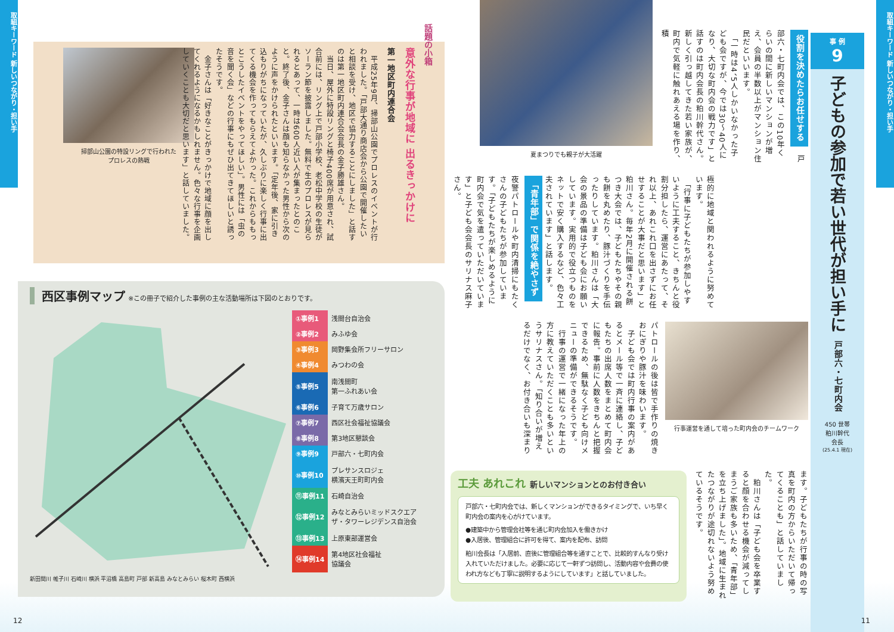取組キーワード 新しいつながり・担い手
事 例
9
子どもの参加で若い世代が担い手に
戸部六・七町内会
450 世帯
粕川幹代
会長
(25.4.1 現在)
役割を決めたらお任せする　戸部六・七町内会では、この10年くらいの間に新しいマンションが増え、会員の半数以上がマンション住民だといいます。
　「一時は4、5人しかいなかった子ども会ですが、今では30～40人になり、大切な町内会の戦力です」と話すのは町内会長の粕川幹代さん。新しく引っ越してきた若い家族が、町内で気軽に触れあえる場を作り、積
夏まつりでも親子が大活躍
極的に地域と関われるように努めています。
　「行事に子どもたちが参加しやすいように工夫すること、きちんと役割分担したら、運営にあたって、それ以上、あれこれ口を出さずにお任せすることが大事だと思います」と粕川さん。毎年2月に開催される餅つき大会では、子どもたちやその親も餅を丸めたり、豚汁づくりを手伝ったりしています。粕川さんは「大会の景品の準備は子ども会にお願いしています。実用的で役立つものをネットで安く購入するなど、色々工夫されています」と話します。 「青年部」で関係を絶やさず　夜警パトロールや町内清掃にもたくさんの子どもたちが参加しています。「子どもたちが楽しめるように町内会で気を遣っていただいています」と子ども会会長のサリナス麻子さん。
行事運営を通して培った町内会のチームワーク
パトロールの後は皆で手作りの焼きおにぎりや豚汁を味わいます。
　子ども会では町内行事の案内があるとメール等で一斉に連絡し、子どもたちの出席人数をまとめて町内会に報告。事前に人数をきちんと把握できるため、無駄なく子ども向けメニューの準備ができるそうです。
　行事の運営で一緒になった年上の方に教えていただくことも多いというサリナスさん。「知り合いが増えるだけでなく、お付き合いも深まり
ます。子どもたちが行事の時の写真を町内の方からいただいて帰ってくることも」と話していました。
　粕川さんは「子ども会を卒業すると顔を合わせる機会が減ってしまうご家族も多いため、「青年部」を立ち上げました」。地域に生まれたつながりが途切れないよう努めているそうです。
工夫 あれこれ 新しいマンションとのお付き合い
戸部六・七町内会では、新しくマンションができるタイミングで、いち早く町内会の案内を心がけています。
●建築中から管理会社等を通じ町内会加入を働きかけ
●入居後、管理組合に許可を得て、案内を配布、訪問
粕川会長は「入居前、直後に管理組合等を通すことで、比較的すんなり受け入れていただけました。必要に応じて一軒ずつ訪問し、活動内容や会費の使われ方なども丁寧に説明するようにしています」と話していました。
11
取組キーワード 新しいつながり・担い手
話題の小箱
意外な行事が地域に 出るきっかけに
第一地区町内連合会
　平成25年9月、掃部山公園でプロレスのイベントが行われました。「戸部大通り商店会から公園で開催したいと相談を受け、地区で協力することにしました」と話すのは第一地区町内連合会会長の金子勝雄さん。
　当日、屋外に特設リングと椅子400席が用意され、試合前には、リング上で戸部小学校、老松中学校の生徒がソーラン節を披露しました。無料で生のプロレスが見られるとあって、一時は600人近い人が集まったとのこと。終了後、金子さんは顔も知らなかった男性から次のように声をかけられたといいます。「定年後、家に引き込もりがちになっていたが、久しぶりに楽しく行事に出てくる機会を作ってもらえてよかった。これからももっとこうしたイベントをやってほしい」。男性には「虫の音を聞く会」などの行事にもぜひ出てきてほしいと誘ったそうです。
　金子さんは「好きなことがきっかけで地域に顔を出してくれるようになるかもしれません。色々な行事を企画していくことも大切だと思います」と話していました。
掃部山公園の特設リングで行われた
プロレスの熱戦
西区事例マップ ※この冊子で紹介した事例の主な活動場所は下図のとおりです。
新田間川 帷子川 石崎川 横浜 平沼橋 高島町 戸部 新高島 みなとみらい 桜木町 西横浜
| ①事例1 | 浅間台自治会 |
| ②事例2 | みふゆ会 |
| ③事例3 | 岡野集会所フリーサロン |
| ④事例4 | みつわの会 |
| ⑤事例5 | 南浅間町 第一ふれあい会 |
| ⑥事例6 | 子育て万歳サロン |
| ⑦事例7 | 西区社会福祉協議会 |
| ⑧事例8 | 第3地区懇談会 |
| ⑨事例9 | 戸部六・七町内会 |
| ⑩事例10 | プレサンスロジェ 横濱天王町町内会 |
| ⑪事例11 | 石崎自治会 |
| ⑫事例12 | みなとみらいミッドスクエア ザ・タワーレジデンス自治会 |
| ⑬事例13 | 上原東部運営会 |
| ⑭事例14 | 第4地区社会福祉 協議会 |
12